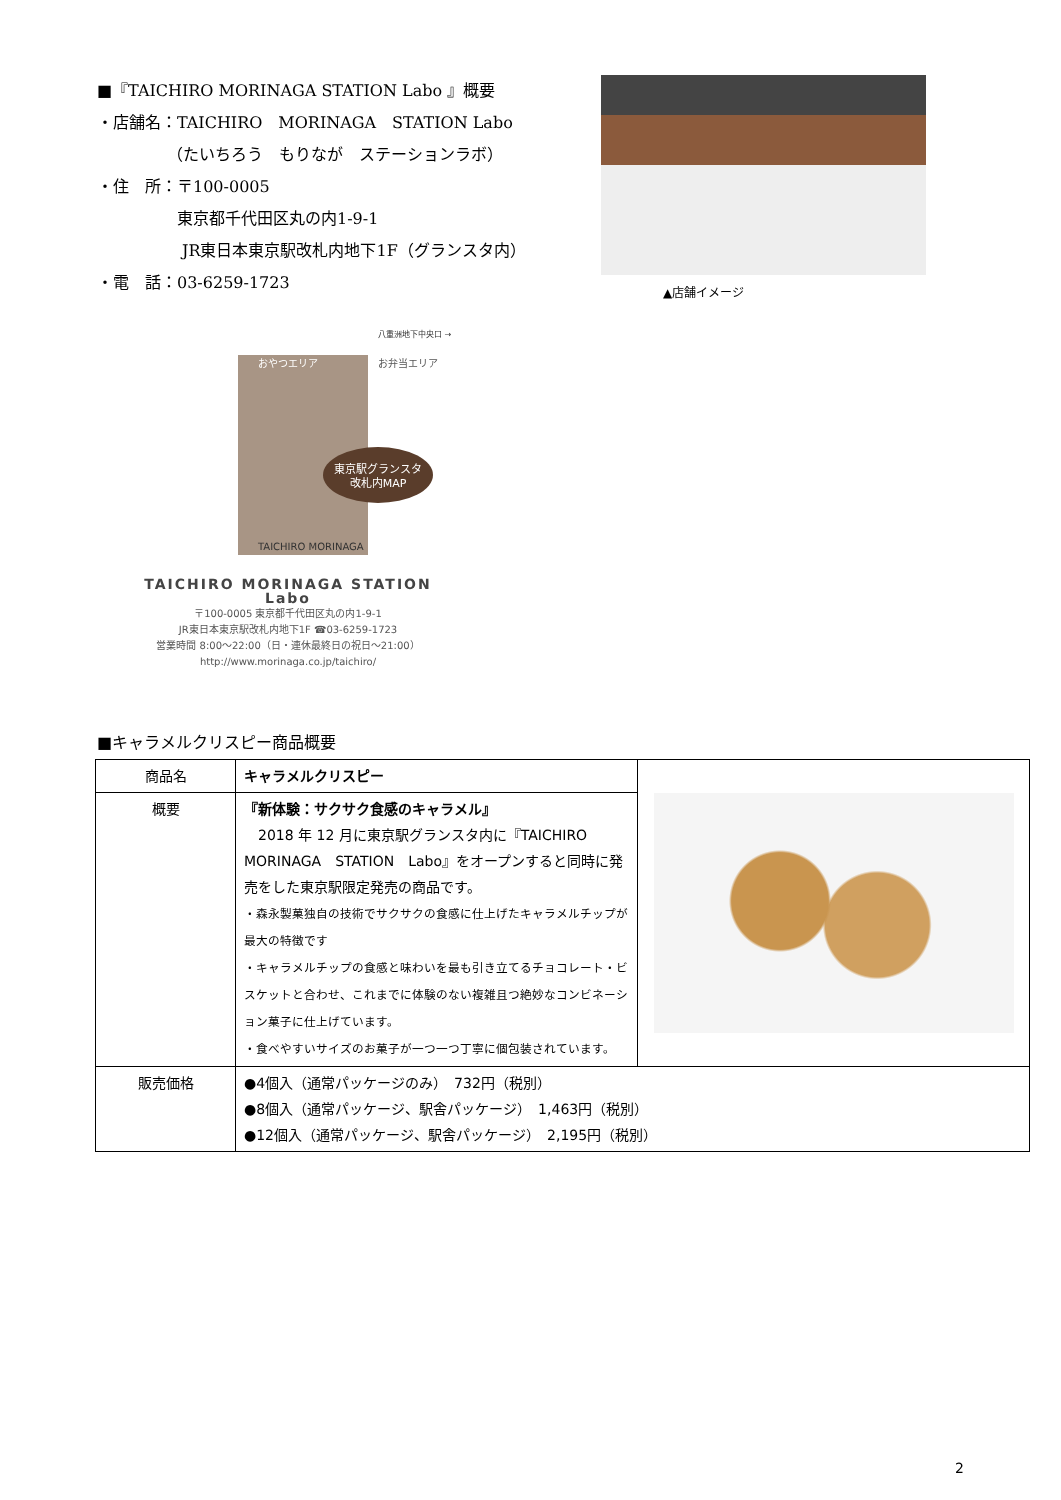■『TAICHIRO MORINAGA STATION Labo 』概要
・店舗名：TAICHIRO　MORINAGA　STATION Labo
（たいちろう　もりなが　ステーションラボ）
・住　所：〒100-0005
東京都千代田区丸の内1-9-1
JR東日本東京駅改札内地下1F（グランスタ内）
・電　話：03-6259-1723
▲店舗イメージ
東京駅グランスタ
改札内MAP
おやつエリア
お弁当エリア
八重洲地下中央口 →
TAICHIRO MORINAGA
TAICHIRO MORINAGA STATION Labo
〒100-0005 東京都千代田区丸の内1-9-1
JR東日本東京駅改札内地下1F ☎03-6259-1723
営業時間 8:00〜22:00（日・連休最終日の祝日〜21:00）
http://www.morinaga.co.jp/taichiro/
■キャラメルクリスピー商品概要
| 商品名 | キャラメルクリスピー | |
| 概要 | 『新体験：サクサク食感のキャラメル』 2018 年 12 月に東京駅グランスタ内に『TAICHIRO MORINAGA STATION Labo』をオープンすると同時に発売をした東京駅限定発売の商品です。 ・森永製菓独自の技術でサクサクの食感に仕上げたキャラメルチップが最大の特徴です ・キャラメルチップの食感と味わいを最も引き立てるチョコレート・ビスケットと合わせ、これまでに体験のない複雑且つ絶妙なコンビネーション菓子に仕上げています。 ・食べやすいサイズのお菓子が一つ一つ丁寧に個包装されています。 | |
| 販売価格 | ●4個入（通常パッケージのみ） 732円（税別） ●8個入（通常パッケージ、駅舎パッケージ） 1,463円（税別） ●12個入（通常パッケージ、駅舎パッケージ） 2,195円（税別） | |
2